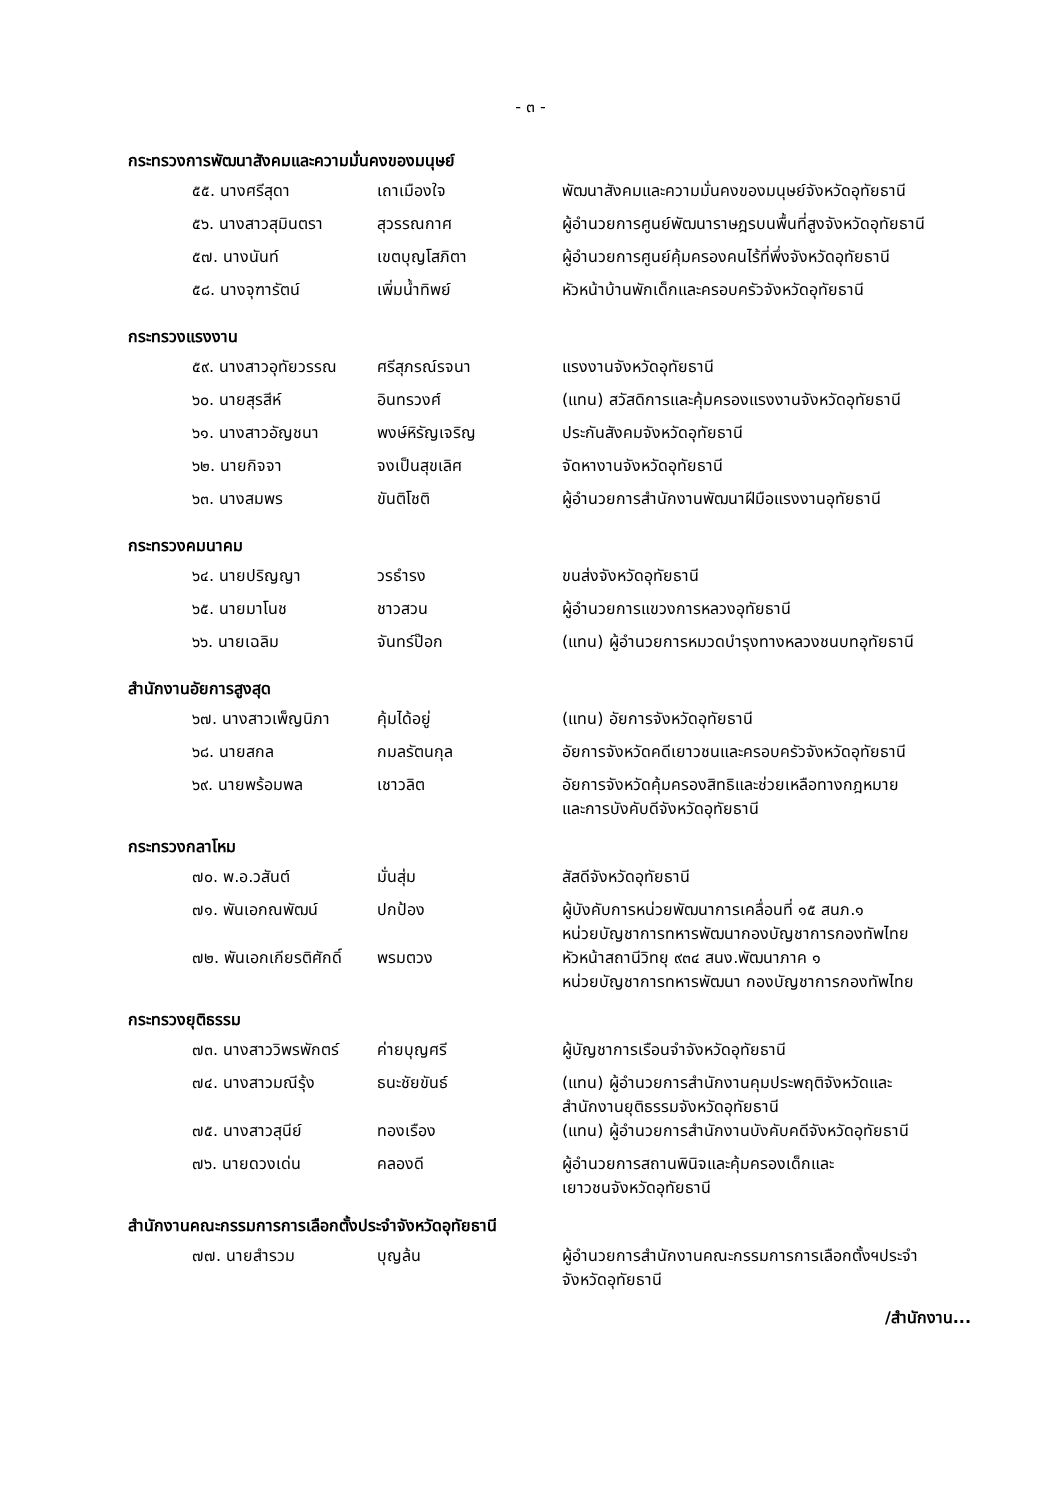- ๓ -
กระทรวงการพัฒนาสังคมและความมั่นคงของมนุษย์
| ๕๕. นางศรีสุดา | เถาเมืองใจ | พัฒนาสังคมและความมั่นคงของมนุษย์จังหวัดอุทัยธานี |
| ๕๖. นางสาวสุมินตรา | สุวรรณกาศ | ผู้อำนวยการศูนย์พัฒนาราษฎรบนพื้นที่สูงจังหวัดอุทัยธานี |
| ๕๗. นางนันท์ | เขตบุญโสภิตา | ผู้อำนวยการศูนย์คุ้มครองคนไร้ที่พึ่งจังหวัดอุทัยธานี |
| ๕๘. นางจุฑารัตน์ | เพิ่มน้ำทิพย์ | หัวหน้าบ้านพักเด็กและครอบครัวจังหวัดอุทัยธานี |
กระทรวงแรงงาน
| ๕๙. นางสาวอุทัยวรรณ | ศรีสุภรณ์รจนา | แรงงานจังหวัดอุทัยธานี |
| ๖๐. นายสุรสีห์ | อินทรวงศ์ | (แทน) สวัสดิการและคุ้มครองแรงงานจังหวัดอุทัยธานี |
| ๖๑. นางสาวอัญชนา | พงษ์หิรัญเจริญ | ประกันสังคมจังหวัดอุทัยธานี |
| ๖๒. นายกิจจา | จงเป็นสุขเลิศ | จัดหางานจังหวัดอุทัยธานี |
| ๖๓. นางสมพร | ขันติโชติ | ผู้อำนวยการสำนักงานพัฒนาฝีมือแรงงานอุทัยธานี |
กระทรวงคมนาคม
| ๖๔. นายปริญญา | วรธำรง | ขนส่งจังหวัดอุทัยธานี |
| ๖๕. นายมาโนช | ชาวสวน | ผู้อำนวยการแขวงการหลวงอุทัยธานี |
| ๖๖. นายเฉลิม | จันทร์ป๊อก | (แทน) ผู้อำนวยการหมวดบำรุงทางหลวงชนบทอุทัยธานี |
สำนักงานอัยการสูงสุด
| ๖๗. นางสาวเพ็ญนิภา | คุ้มได้อยู่ | (แทน) อัยการจังหวัดอุทัยธานี |
| ๖๘. นายสกล | กมลรัตนกุล | อัยการจังหวัดคดีเยาวชนและครอบครัวจังหวัดอุทัยธานี |
| ๖๙. นายพร้อมพล | เชาวลิต | อัยการจังหวัดคุ้มครองสิทธิและช่วยเหลือทางกฎหมาย และการบังคับดีจังหวัดอุทัยธานี |
กระทรวงกลาโหม
| ๗๐. พ.อ.วสันต์ | มั่นสุ่ม | สัสดีจังหวัดอุทัยธานี |
| ๗๑. พันเอกณพัฒน์ | ปกป้อง | ผู้บังคับการหน่วยพัฒนาการเคลื่อนที่ ๑๕ สนภ.๑ หน่วยบัญชาการทหารพัฒนากองบัญชาการกองทัพไทย |
| ๗๒. พันเอกเกียรติศักดิ์ | พรมตวง | หัวหน้าสถานีวิทยุ ๙๓๔ สนง.พัฒนาภาค ๑ หน่วยบัญชาการทหารพัฒนา กองบัญชาการกองทัพไทย |
กระทรวงยุติธรรม
| ๗๓. นางสาววิพรพักตร์ | ค่ายบุญศรี | ผู้บัญชาการเรือนจำจังหวัดอุทัยธานี |
| ๗๔. นางสาวมณีรุ้ง | ธนะชัยขันธ์ | (แทน) ผู้อำนวยการสำนักงานคุมประพฤติจังหวัดและ สำนักงานยุติธรรมจังหวัดอุทัยธานี |
| ๗๕. นางสาวสุนีย์ | ทองเรือง | (แทน) ผู้อำนวยการสำนักงานบังคับคดีจังหวัดอุทัยธานี |
| ๗๖. นายดวงเด่น | คลองดี | ผู้อำนวยการสถานพินิจและคุ้มครองเด็กและ เยาวชนจังหวัดอุทัยธานี |
สำนักงานคณะกรรมการการเลือกตั้งประจำจังหวัดอุทัยธานี
| ๗๗. นายสำรวม | บุญล้น | ผู้อำนวยการสำนักงานคณะกรรมการการเลือกตั้งฯประจำ จังหวัดอุทัยธานี |
/สำนักงาน...